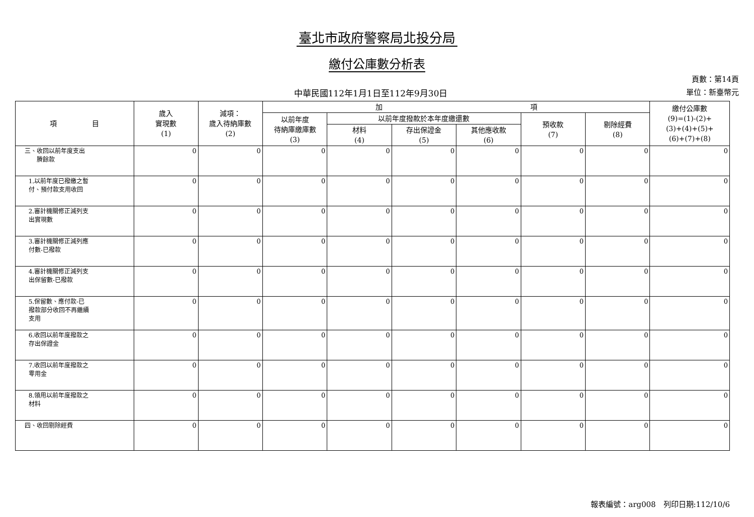臺北市政府警察局北投分局
繳付公庫數分析表
中華民國112年1月1日至112年9月30日
頁數：第14頁
單位：新臺幣元
| 項 目 | 歲入 實現數 (1) | 減項： 歲入待納庫數 (2) | 加 項 | | | | | | 繳付公庫數 (9)=(1)-(2)+ (3)+(4)+(5)+ (6)+(7)+(8) |
| --- | --- | --- | --- | --- | --- | --- | --- | --- | --- |
| | | | 以前年度 待納庫繳庫數 (3) | 以前年度撥款於本年度繳還數 | | | 預收款 (7) | 剔除經費 (8) | |
| | | | | 材料 (4) | 存出保證金 (5) | 其他應收款 (6) | | | |
| 三、收回以前年度支出 賸餘款 | 0 | 0 | 0 | 0 | 0 | 0 | 0 | 0 | 0 |
| 1.以前年度已撥繳之暫 付、預付款支用收回 | 0 | 0 | 0 | 0 | 0 | 0 | 0 | 0 | 0 |
| 2.審計機關修正減列支 出實現數 | 0 | 0 | 0 | 0 | 0 | 0 | 0 | 0 | 0 |
| 3.審計機關修正減列應 付數-已撥款 | 0 | 0 | 0 | 0 | 0 | 0 | 0 | 0 | 0 |
| 4.審計機關修正減列支 出保留數-已撥款 | 0 | 0 | 0 | 0 | 0 | 0 | 0 | 0 | 0 |
| 5.保留數、應付款-已 撥款部分收回不再繼續 支用 | 0 | 0 | 0 | 0 | 0 | 0 | 0 | 0 | 0 |
| 6.收回以前年度撥款之 存出保證金 | 0 | 0 | 0 | 0 | 0 | 0 | 0 | 0 | 0 |
| 7.收回以前年度撥款之 零用金 | 0 | 0 | 0 | 0 | 0 | 0 | 0 | 0 | 0 |
| 8.領用以前年度撥款之 材料 | 0 | 0 | 0 | 0 | 0 | 0 | 0 | 0 | 0 |
| 四、收回剔除經費 | 0 | 0 | 0 | 0 | 0 | 0 | 0 | 0 | 0 |
報表編號：arg008　列印日期:112/10/6